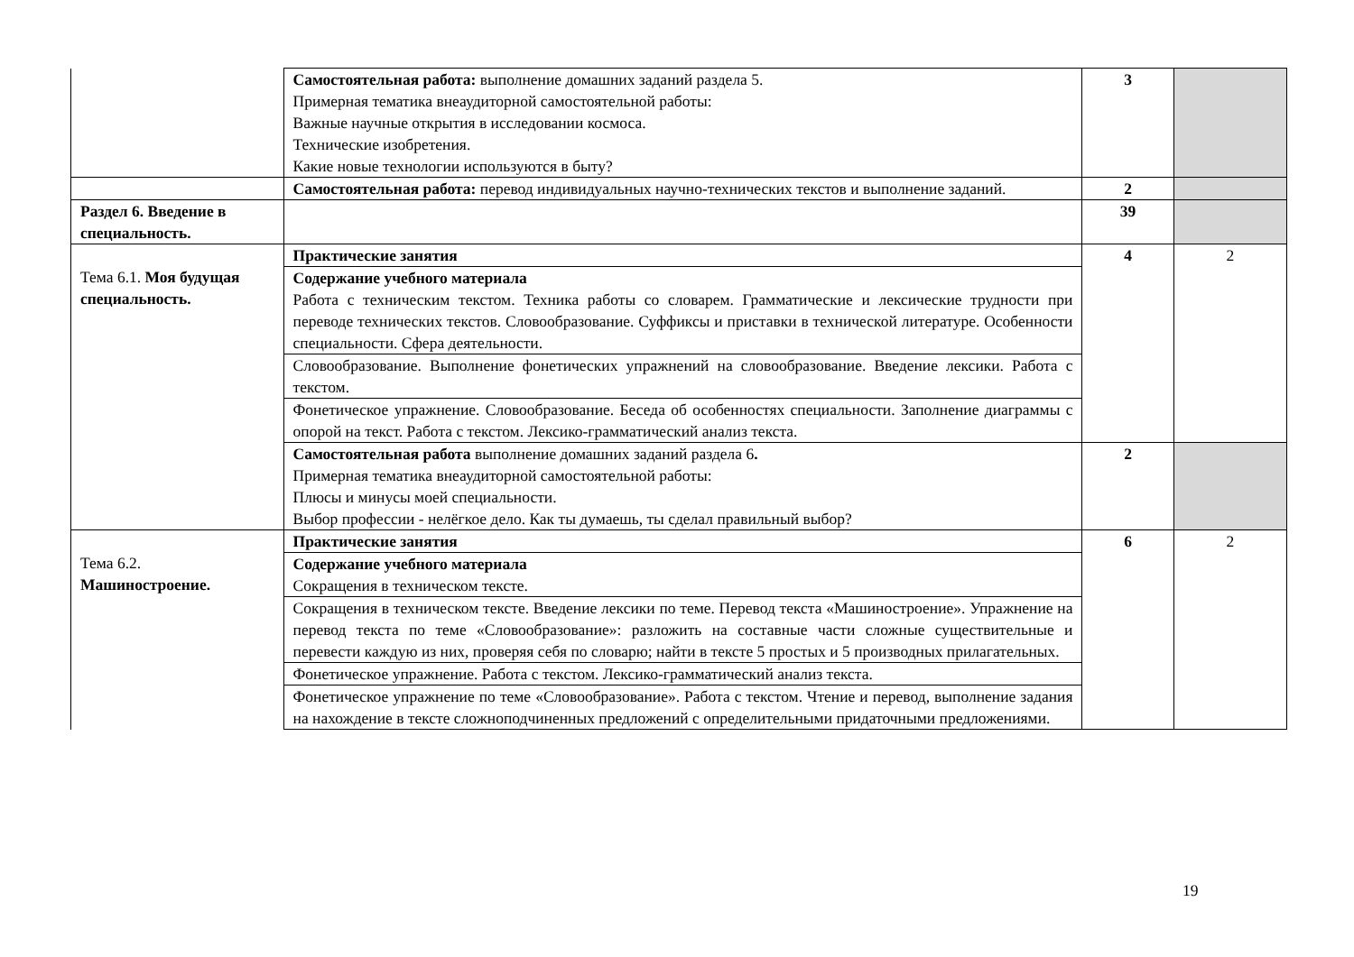| | Самостоятельная работа: выполнение домашних заданий раздела 5. Примерная тематика внеаудиторной самостоятельной работы: Важные научные открытия в исследовании космоса. Технические изобретения. Какие новые технологии используются в быту? | 3 | |
| | Самостоятельная работа: перевод индивидуальных научно-технических текстов и выполнение заданий. | 2 | |
| Раздел 6. Введение в специальность. | | 39 | |
| Тема 6.1. Моя будущая специальность. | Практические занятия | 4 | 2 |
| | Содержание учебного материала Работа с техническим текстом. Техника работы со словарем. Грамматические и лексические трудности при переводе технических текстов. Словообразование. Суффиксы и приставки в технической литературе. Особенности специальности. Сфера деятельности. | | |
| | Словообразование. Выполнение фонетических упражнений на словообразование. Введение лексики. Работа с текстом. | | |
| | Фонетическое упражнение. Словообразование. Беседа об особенностях специальности. Заполнение диаграммы с опорой на текст. Работа с текстом. Лексико-грамматический анализ текста. | | |
| | Самостоятельная работа выполнение домашних заданий раздела 6 . Примерная тематика внеаудиторной самостоятельной работы: Плюсы и минусы моей специальности. Выбор профессии - нелёгкое дело. Как ты думаешь, ты сделал правильный выбор? | 2 | |
| Тема 6.2. Машиностроение. | Практические занятия | 6 | 2 |
| | Содержание учебного материала Сокращения в техническом тексте. | | |
| | Сокращения в техническом тексте. Введение лексики по теме. Перевод текста «Машиностроение». Упражнение на перевод текста по теме «Словообразование»: разложить на составные части сложные существительные и перевести каждую из них, проверяя себя по словарю; найти в тексте 5 простых и 5 производных прилагательных. | | |
| | Фонетическое упражнение. Работа с текстом. Лексико-грамматический анализ текста. | | |
| | Фонетическое упражнение по теме «Словообразование». Работа с текстом. Чтение и перевод, выполнение задания на нахождение в тексте сложноподчиненных предложений с определительными придаточными предложениями. | | |
19